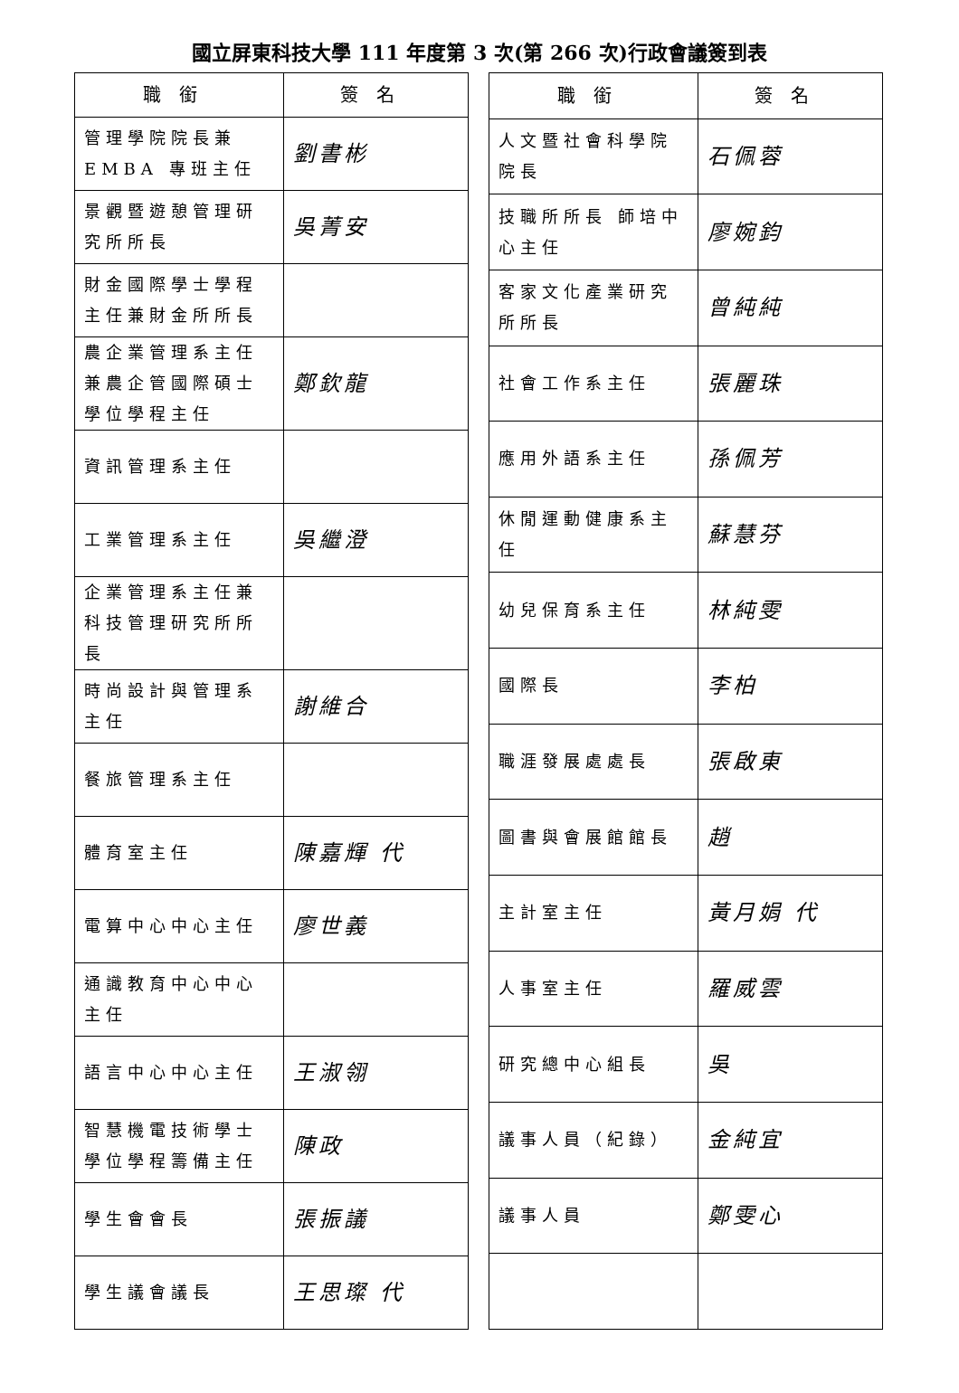國立屏東科技大學 111 年度第 3 次(第 266 次)行政會議簽到表
| 職銜 | 簽名 |
| --- | --- |
| 管理學院院長兼 EMBA 專班主任 | 劉書彬 |
| 景觀暨遊憩管理研究所所長 | 吳菁安 |
| 財金國際學士學程主任兼財金所所長 | |
| 農企業管理系主任兼農企管國際碩士學位學程主任 | 鄭欽龍 |
| 資訊管理系主任 | |
| 工業管理系主任 | 吳繼澄 |
| 企業管理系主任兼科技管理研究所所長 | |
| 時尚設計與管理系主任 | 謝維合 |
| 餐旅管理系主任 | |
| 體育室主任 | 陳嘉輝 代 |
| 電算中心中心主任 | 廖世義 |
| 通識教育中心中心主任 | |
| 語言中心中心主任 | 王淑翎 |
| 智慧機電技術學士學位學程籌備主任 | 陳政 |
| 學生會會長 | 張振議 |
| 學生議會議長 | 王思璨 代 |
| 職銜 | 簽名 |
| --- | --- |
| 人文暨社會科學院院長 | 石佩蓉 |
| 技職所所長 師培中心主任 | 廖婉鈞 |
| 客家文化產業研究所所長 | 曾純純 |
| 社會工作系主任 | 張麗珠 |
| 應用外語系主任 | 孫佩芳 |
| 休閒運動健康系主任 | 蘇慧芬 |
| 幼兒保育系主任 | 林純雯 |
| 國際長 | 李柏 |
| 職涯發展處處長 | 張啟東 |
| 圖書與會展館館長 | 趙 |
| 主計室主任 | 黃月娟 代 |
| 人事室主任 | 羅威雲 |
| 研究總中心組長 | 吳 |
| 議事人員（紀錄） | 金純宜 |
| 議事人員 | 鄭雯心 |